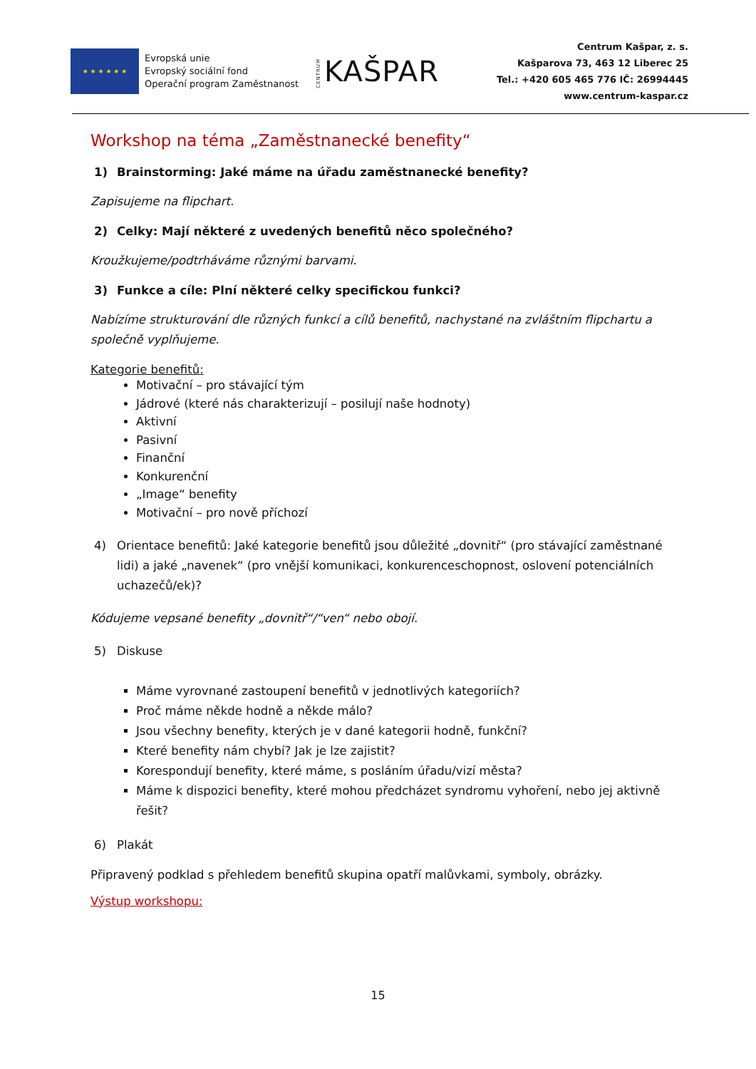★ ★ ★ ★ ★ ★
Evropská unie
Evropský sociální fond
Operační program Zaměstnanost
CENTRUM KAŠPAR
Centrum Kašpar, z. s.
Kašparova 73, 463 12 Liberec 25
Tel.: +420 605 465 776 IČ: 26994445
www.centrum-kaspar.cz
Workshop na téma „Zaměstnanecké benefity“
1) Brainstorming: Jaké máme na úřadu zaměstnanecké benefity?
Zapisujeme na flipchart.
2) Celky: Mají některé z uvedených benefitů něco společného?
Kroužkujeme/podtrháváme různými barvami.
3) Funkce a cíle: Plní některé celky specifickou funkci?
Nabízíme strukturování dle různých funkcí a cílů benefitů, nachystané na zvláštním flipchartu a společně vyplňujeme.
Kategorie benefitů:
Motivační – pro stávající tým
Jádrové (které nás charakterizují – posilují naše hodnoty)
Aktivní
Pasivní
Finanční
Konkurenční
„Image“ benefity
Motivační – pro nově příchozí
4) Orientace benefitů: Jaké kategorie benefitů jsou důležité „dovnitř“ (pro stávající zaměstnané lidi) a jaké „navenek“ (pro vnější komunikaci, konkurenceschopnost, oslovení potenciálních uchazečů/ek)?
Kódujeme vepsané benefity „dovnitř“/“ven“ nebo obojí.
5) Diskuse
Máme vyrovnané zastoupení benefitů v jednotlivých kategoriích?
Proč máme někde hodně a někde málo?
Jsou všechny benefity, kterých je v dané kategorii hodně, funkční?
Které benefity nám chybí? Jak je lze zajistit?
Korespondují benefity, které máme, s posláním úřadu/vizí města?
Máme k dispozici benefity, které mohou předcházet syndromu vyhoření, nebo jej aktivně řešit?
6) Plakát
Připravený podklad s přehledem benefitů skupina opatří malůvkami, symboly, obrázky.
Výstup workshopu:
15